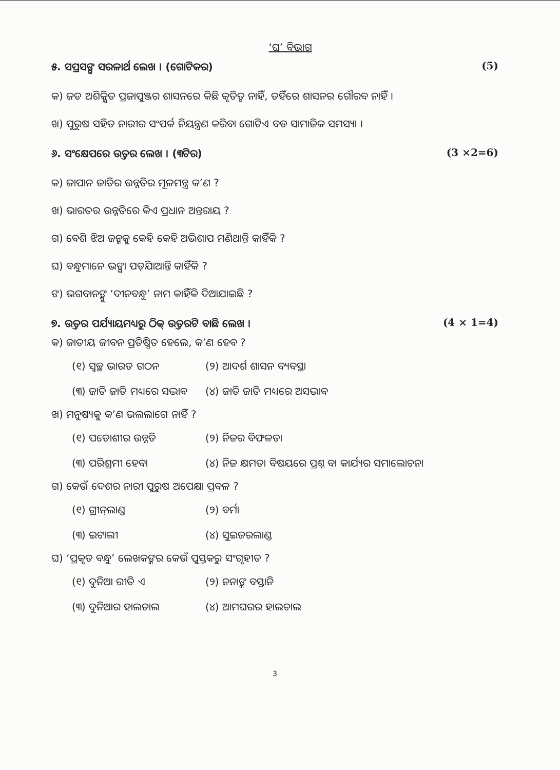‘ଘ’ ବିଭାଗ
୫. ସପ୍ରସଙ୍ଗ ସରଳାର୍ଥ ଲେଖ । (ଗୋଟିକର) (5)
କ) ଜଡ ଅଶିକ୍ଷିତ ପ୍ରଜାପୁଞ୍ଜର ଶାସନରେ କିଛି କୃତିତ୍ୱ ନାହିଁ, ତହିଁରେ ଶାସନର ଗୌରବ ନାହିଁ ।
ଖ) ପୁରୁଷ ସହିତ ନାରୀର ସଂପର୍କ ନିୟନ୍ତ୍ରଣ କରିବା ଗୋଟିଏ ବଡ ସାମାଜିକ ସମସ୍ୟା ।
୬. ସଂକ୍ଷେପରେ ଉତ୍ତର ଲେଖ । (୩ଟିର) (3 ×2=6)
କ) ଜାପାନ ଜାତିର ଉନ୍ନତିର ମୂଳମନ୍ତ୍ର କ’ଣ ?
ଖ) ଭାରତର ଉନ୍ନତିରେ କିଏ ପ୍ରଧାନ ଅନ୍ତରାୟ ?
ଗ) ବେଶି ଝିଅ ଜନ୍ମକୁ କେହି କେହି ଅଭିଶାପ ମଣିଥାନ୍ତି କାହିଁକି ?
ଘ) ବନ୍ଧୁମାନେ ଭଙ୍ଗା ପଡ଼ିଯାଆନ୍ତି କାହିଁକି ?
ଙ) ଭଗବାନଙ୍କୁ ‘ଦୀନବନ୍ଧୁ’ ନାମ କାହିଁକି ଦିଆଯାଇଛି ?
୭. ଉତ୍ତର ପର୍ଯ୍ୟାୟମଧ୍ୟରୁ ଠିକ୍ ଉତ୍ତରଟି ବାଛି ଲେଖ । (4 × 1=4)
କ) ଜାତୀୟ ଜୀବନ ପ୍ରତିଷ୍ଠିତ ହେଲେ, କ’ଣ ହେବ ?
(୧) ସ୍ୱଚ୍ଛ ଭାରତ ଗଠନ (୨) ଆଦର୍ଶ ଶାସନ ବ୍ୟବସ୍ଥା
(୩) ଜାତି ଜାତି ମଧ୍ୟରେ ସଦ୍ଭାବ (୪) ଜାତି ଜାତି ମଧ୍ୟରେ ଅସଦ୍ଭାବ
ଖ) ମନୁଷ୍ୟକୁ କ’ଣ ଭଲଲାଗେ ନାହିଁ ?
(୧) ପଡୋଶୀର ଉନ୍ନତି (୨) ନିଜର ବିଫଳତା
(୩) ପରିଶ୍ରମୀ ହେବା (୪) ନିଜ କ୍ଷମତା ବିଷୟରେ ପ୍ରଶ୍ନ ବା କାର୍ଯ୍ୟର ସମାଲୋଚନା
ଗ) କେଉଁ ଦେଶର ନାରୀ ପୁରୁଷ ଅପେକ୍ଷା ପ୍ରବଳ ?
(୧) ଗ୍ରୀନ୍‌ଲାଣ୍ଡ (୨) ବର୍ମା
(୩) ଇଟାଲୀ (୪) ସୁଇଜରଲାଣ୍ଡ
ଘ) ‘ପ୍ରକୃତ ବନ୍ଧୁ’ ଲେଖକଙ୍କର କେଉଁ ପୁସ୍ତକରୁ ସଂଗୃହୀତ ?
(୧) ଦୁନିଆ ରୀତି ଏ (୨) ନନାଙ୍କ ବସ୍ତାନି
(୩) ଦୁନିଆର ହାଲଚାଲ (୪) ଆମଘରର ହାଲଚାଲ
3